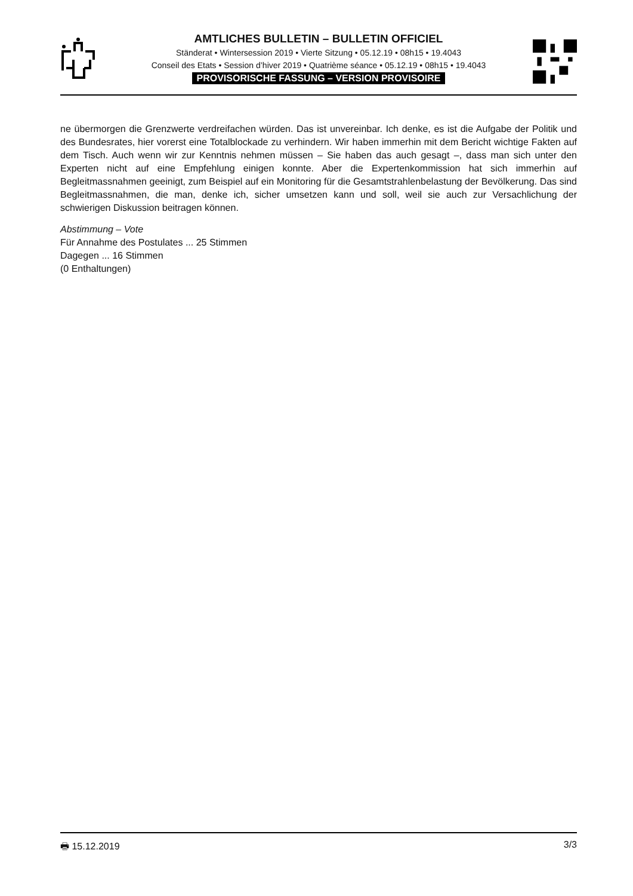AMTLICHES BULLETIN – BULLETIN OFFICIEL
Ständerat • Wintersession 2019 • Vierte Sitzung • 05.12.19 • 08h15 • 19.4043
Conseil des Etats • Session d’hiver 2019 • Quatrième séance • 05.12.19 • 08h15 • 19.4043
PROVISORISCHE FASSUNG – VERSION PROVISOIRE
ne übermorgen die Grenzwerte verdreifachen würden. Das ist unvereinbar. Ich denke, es ist die Aufgabe der Politik und des Bundesrates, hier vorerst eine Totalblockade zu verhindern. Wir haben immerhin mit dem Bericht wichtige Fakten auf dem Tisch. Auch wenn wir zur Kenntnis nehmen müssen – Sie haben das auch gesagt –, dass man sich unter den Experten nicht auf eine Empfehlung einigen konnte. Aber die Expertenkommission hat sich immerhin auf Begleitmassnahmen geeinigt, zum Beispiel auf ein Monitoring für die Gesamtstrahlenbelastung der Bevölkerung. Das sind Begleitmassnahmen, die man, denke ich, sicher umsetzen kann und soll, weil sie auch zur Versachlichung der schwierigen Diskussion beitragen können.
Abstimmung – Vote
Für Annahme des Postulates ... 25 Stimmen
Dagegen ... 16 Stimmen
(0 Enthaltungen)
🖶 15.12.2019 3/3